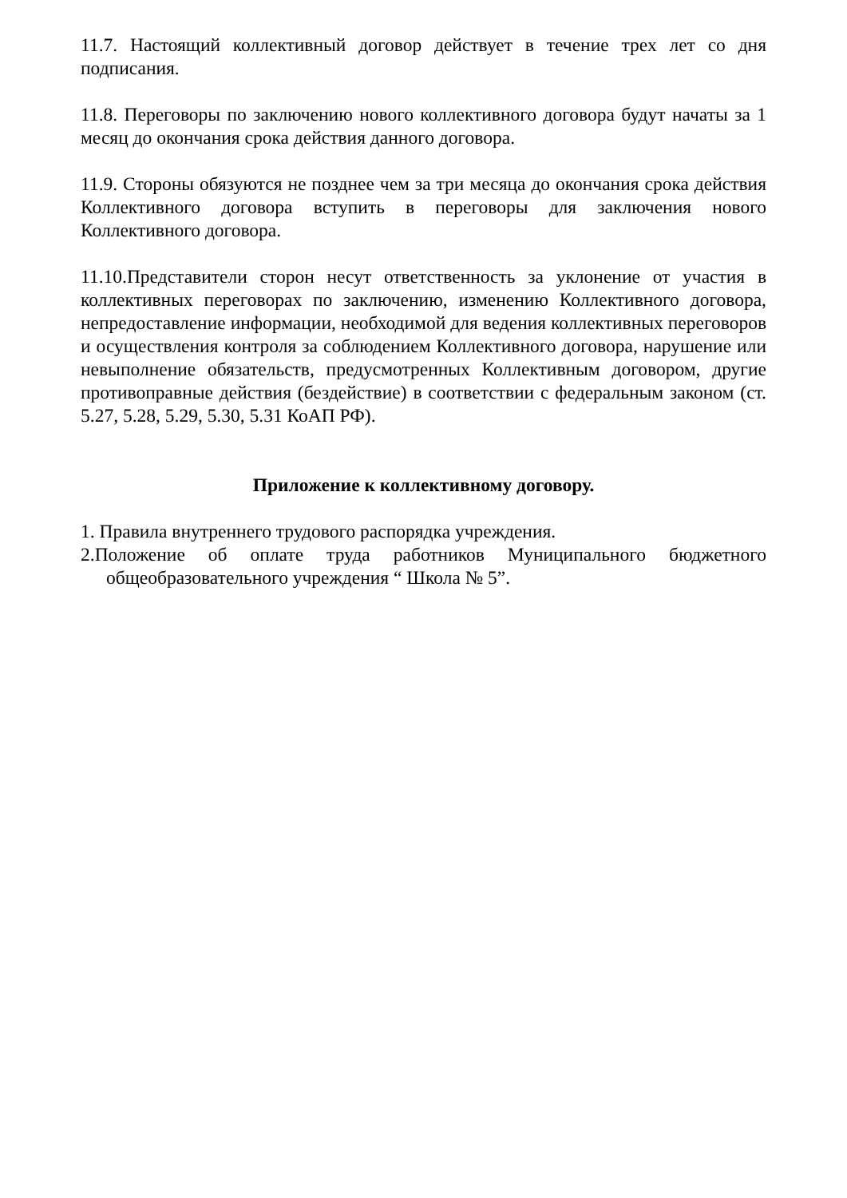11.7. Настоящий коллективный договор действует в течение трех лет со дня подписания.
11.8. Переговоры по заключению нового коллективного договора будут начаты за 1 месяц до окончания срока действия данного договора.
11.9. Стороны обязуются не позднее чем за три месяца до окончания срока действия Коллективного договора вступить в переговоры для заключения нового Коллективного договора.
11.10.Представители сторон несут ответственность за уклонение от участия в коллективных переговорах по заключению, изменению Коллективного договора, непредоставление информации, необходимой для ведения коллективных переговоров и осуществления контроля за соблюдением Коллективного договора, нарушение или невыполнение обязательств, предусмотренных Коллективным договором, другие противоправные действия (бездействие) в соответствии с федеральным законом (ст. 5.27, 5.28, 5.29, 5.30, 5.31 КоАП РФ).
Приложение к коллективному договору.
1. Правила внутреннего трудового распорядка учреждения.
2.Положение об оплате труда работников Муниципального бюджетного общеобразовательного учреждения “ Школа № 5”.